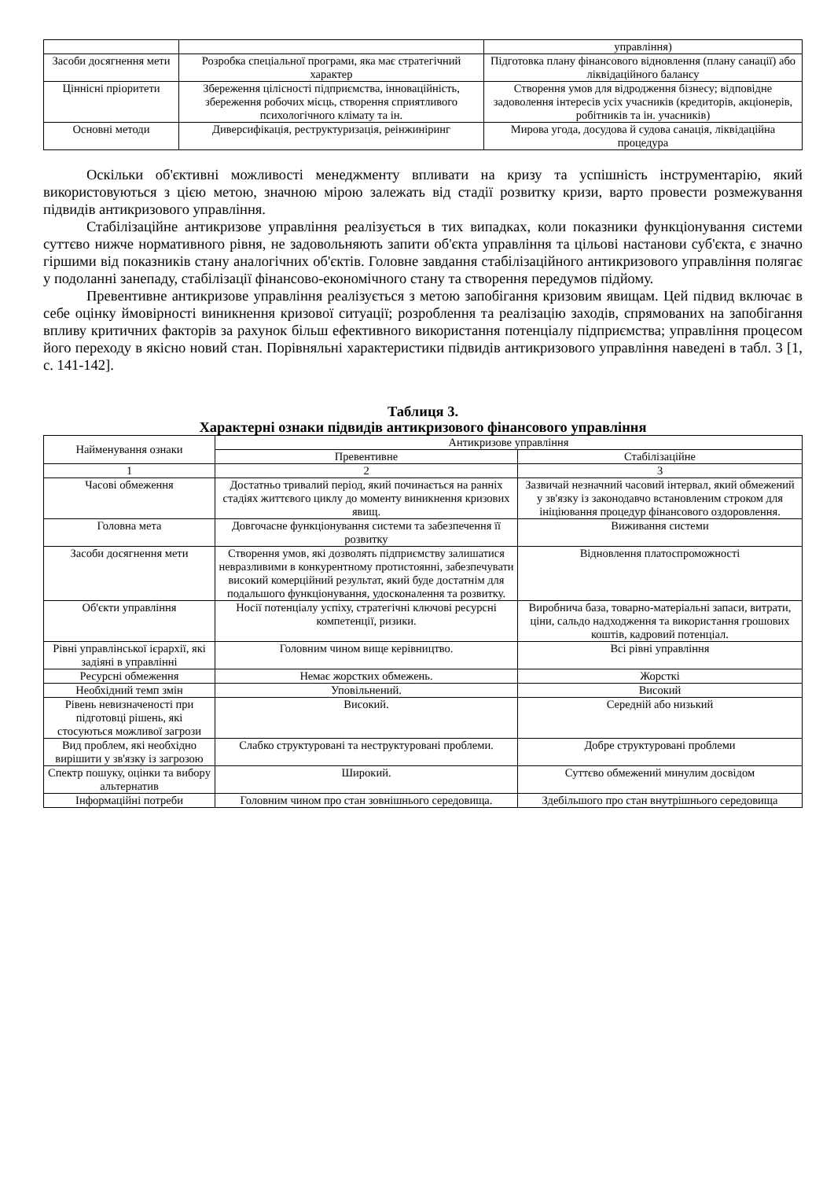| | | управління) |
| Засоби досягнення мети | Розробка спеціальної програми, яка має стратегічний характер | Підготовка плану фінансового відновлення (плану санації) або ліквідаційного балансу |
| Ціннісні пріоритети | Збереження цілісності підприємства, інноваційність, збереження робочих місць, створення сприятливого психологічного клімату та ін. | Створення умов для відродження бізнесу; відповідне задоволення інтересів усіх учасників (кредиторів, акціонерів, робітників та ін. учасників) |
| Основні методи | Диверсифікація, реструктуризація, реінжиніринг | Мирова угода, досудова й судова санація, ліквідаційна процедура |
Оскільки об'єктивні можливості менеджменту впливати на кризу та успішність інструментарію, який використовуються з цією метою, значною мірою залежать від стадії розвитку кризи, варто провести розмежування підвидів антикризового управління.
Стабілізаційне антикризове управління реалізується в тих випадках, коли показники функціонування системи суттєво нижче нормативного рівня, не задовольняють запити об'єкта управління та цільові настанови суб'єкта, є значно гіршими від показників стану аналогічних об'єктів. Головне завдання стабілізаційного антикризового управління полягає у подоланні занепаду, стабілізації фінансово-економічного стану та створення передумов підйому.
Превентивне антикризове управління реалізується з метою запобігання кризовим явищам. Цей підвид включає в себе оцінку ймовірності виникнення кризової ситуації; розроблення та реалізацію заходів, спрямованих на запобігання впливу критичних факторів за рахунок більш ефективного використання потенціалу підприємства; управління процесом його переходу в якісно новий стан. Порівняльні характеристики підвидів антикризового управління наведені в табл. 3 [1, с. 141-142].
Таблиця 3.
Характерні ознаки підвидів антикризового фінансового управління
| Найменування ознаки | Антикризове управління | |
| --- | --- | --- |
| | Превентивне | Стабілізаційне |
| 1 | 2 | 3 |
| Часові обмеження | Достатньо тривалий період, який починається на ранніх стадіях життєвого циклу до моменту виникнення кризових явищ. | Зазвичай незначний часовий інтервал, який обмежений у зв'язку із законодавчо встановленим строком для ініціювання процедур фінансового оздоровлення. |
| Головна мета | Довгочасне функціонування системи та забезпечення її розвитку | Виживання системи |
| Засоби досягнення мети | Створення умов, які дозволять підприємству залишатися невразливими в конкурентному протистоянні, забезпечувати високий комерційний результат, який буде достатнім для подальшого функціонування, удосконалення та розвитку. | Відновлення платоспроможності |
| Об'єкти управління | Носії потенціалу успіху, стратегічні ключові ресурсні компетенції, ризики. | Виробнича база, товарно-матеріальні запаси, витрати, ціни, сальдо надходження та використання грошових коштів, кадровий потенціал. |
| Рівні управлінської ієрархії, які задіяні в управлінні | Головним чином вище керівництво. | Всі рівні управління |
| Ресурсні обмеження | Немає жорстких обмежень. | Жорсткі |
| Необхідний темп змін | Уповільнений. | Високий |
| Рівень невизначеності при підготовці рішень, які стосуються можливої загрози | Високий. | Середній або низький |
| Вид проблем, які необхідно вирішити у зв'язку із загрозою | Слабко структуровані та неструктуровані проблеми. | Добре структуровані проблеми |
| Спектр пошуку, оцінки та вибору альтернатив | Широкий. | Суттєво обмежений минулим досвідом |
| Інформаційні потреби | Головним чином про стан зовнішнього середовища. | Здебільшого про стан внутрішнього середовища |